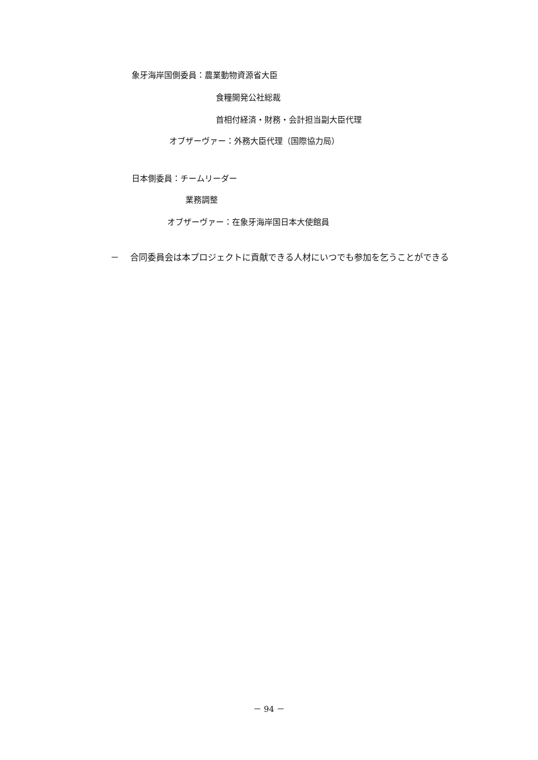象牙海岸国側委員：農業動物資源省大臣
食糧開発公社総裁
首相付経済・財務・会計担当副大臣代理
オブザーヴァー：外務大臣代理（国際協力局）
日本側委員：チームリーダー
業務調整
オブザーヴァー：在象牙海岸国日本大使館員
－　 合同委員会は本プロジェクトに貢献できる人材にいつでも参加を乞うことができる
－ 94 －